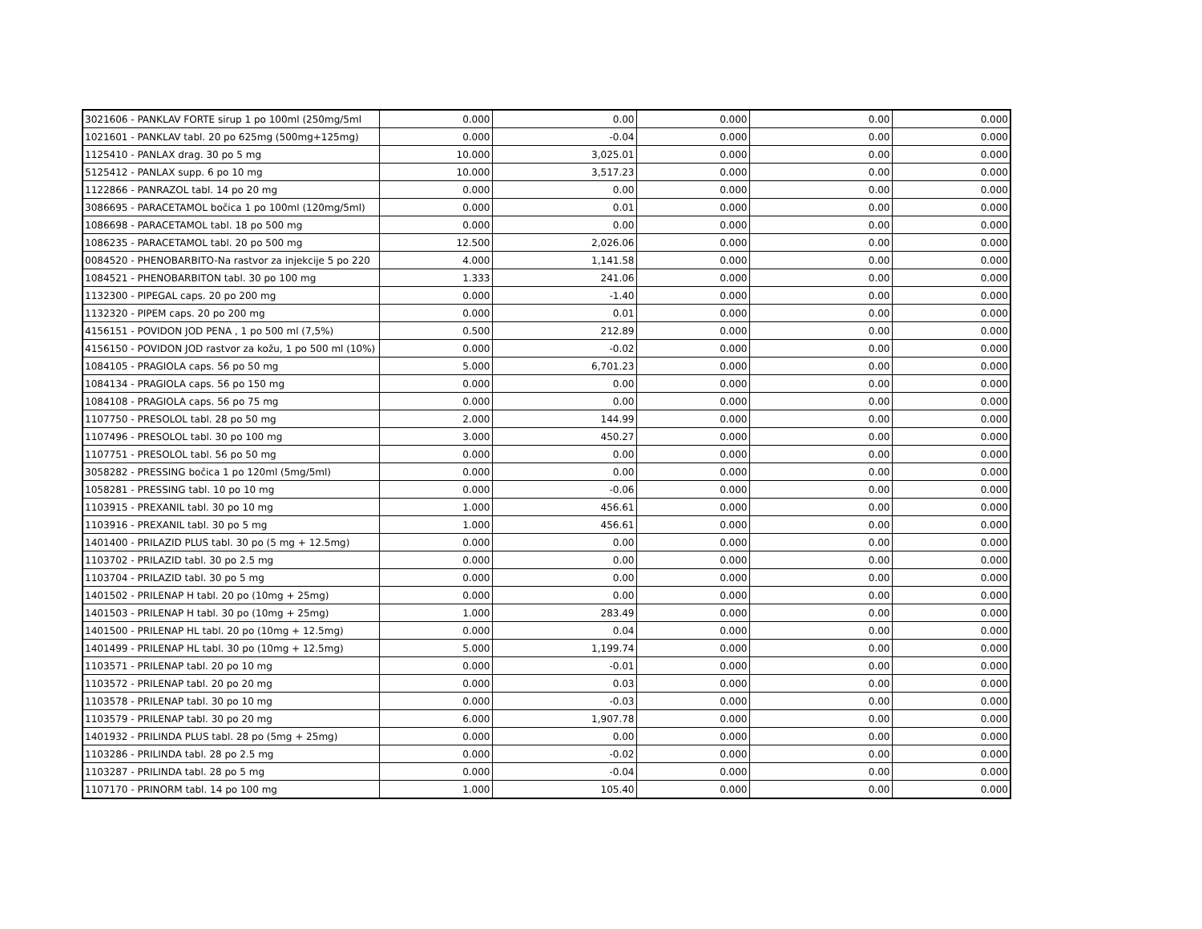| 3021606 - PANKLAV FORTE sirup 1 po 100ml (250mg/5ml | 0.000 | 0.00 | 0.000 | 0.00 | 0.000 |
| 1021601 - PANKLAV tabl. 20 po 625mg (500mg+125mg) | 0.000 | -0.04 | 0.000 | 0.00 | 0.000 |
| 1125410 - PANLAX drag. 30 po 5 mg | 10.000 | 3,025.01 | 0.000 | 0.00 | 0.000 |
| 5125412 - PANLAX supp. 6 po 10 mg | 10.000 | 3,517.23 | 0.000 | 0.00 | 0.000 |
| 1122866 - PANRAZOL tabl. 14 po 20 mg | 0.000 | 0.00 | 0.000 | 0.00 | 0.000 |
| 3086695 - PARACETAMOL bočica 1 po 100ml (120mg/5ml) | 0.000 | 0.01 | 0.000 | 0.00 | 0.000 |
| 1086698 - PARACETAMOL tabl. 18 po 500 mg | 0.000 | 0.00 | 0.000 | 0.00 | 0.000 |
| 1086235 - PARACETAMOL tabl. 20 po 500 mg | 12.500 | 2,026.06 | 0.000 | 0.00 | 0.000 |
| 0084520 - PHENOBARBITO-Na rastvor za injekcije 5 po 220 | 4.000 | 1,141.58 | 0.000 | 0.00 | 0.000 |
| 1084521 - PHENOBARBITON tabl. 30 po 100 mg | 1.333 | 241.06 | 0.000 | 0.00 | 0.000 |
| 1132300 - PIPEGAL caps. 20 po 200 mg | 0.000 | -1.40 | 0.000 | 0.00 | 0.000 |
| 1132320 - PIPEM caps. 20 po 200 mg | 0.000 | 0.01 | 0.000 | 0.00 | 0.000 |
| 4156151 - POVIDON JOD PENA , 1 po 500 ml (7,5%) | 0.500 | 212.89 | 0.000 | 0.00 | 0.000 |
| 4156150 - POVIDON JOD rastvor za kožu, 1 po 500 ml (10%) | 0.000 | -0.02 | 0.000 | 0.00 | 0.000 |
| 1084105 - PRAGIOLA caps. 56 po 50 mg | 5.000 | 6,701.23 | 0.000 | 0.00 | 0.000 |
| 1084134 - PRAGIOLA caps. 56 po 150 mg | 0.000 | 0.00 | 0.000 | 0.00 | 0.000 |
| 1084108 - PRAGIOLA caps. 56 po 75 mg | 0.000 | 0.00 | 0.000 | 0.00 | 0.000 |
| 1107750 - PRESOLOL tabl. 28 po 50 mg | 2.000 | 144.99 | 0.000 | 0.00 | 0.000 |
| 1107496 - PRESOLOL tabl. 30 po 100 mg | 3.000 | 450.27 | 0.000 | 0.00 | 0.000 |
| 1107751 - PRESOLOL tabl. 56 po 50 mg | 0.000 | 0.00 | 0.000 | 0.00 | 0.000 |
| 3058282 - PRESSING bočica 1 po 120ml (5mg/5ml) | 0.000 | 0.00 | 0.000 | 0.00 | 0.000 |
| 1058281 - PRESSING tabl. 10 po 10 mg | 0.000 | -0.06 | 0.000 | 0.00 | 0.000 |
| 1103915 - PREXANIL tabl. 30 po 10 mg | 1.000 | 456.61 | 0.000 | 0.00 | 0.000 |
| 1103916 - PREXANIL tabl. 30 po 5 mg | 1.000 | 456.61 | 0.000 | 0.00 | 0.000 |
| 1401400 - PRILAZID PLUS tabl. 30 po (5 mg + 12.5mg) | 0.000 | 0.00 | 0.000 | 0.00 | 0.000 |
| 1103702 - PRILAZID tabl. 30 po 2.5 mg | 0.000 | 0.00 | 0.000 | 0.00 | 0.000 |
| 1103704 - PRILAZID tabl. 30 po 5 mg | 0.000 | 0.00 | 0.000 | 0.00 | 0.000 |
| 1401502 - PRILENAP H tabl. 20 po (10mg + 25mg) | 0.000 | 0.00 | 0.000 | 0.00 | 0.000 |
| 1401503 - PRILENAP H tabl. 30 po (10mg + 25mg) | 1.000 | 283.49 | 0.000 | 0.00 | 0.000 |
| 1401500 - PRILENAP HL tabl. 20 po (10mg + 12.5mg) | 0.000 | 0.04 | 0.000 | 0.00 | 0.000 |
| 1401499 - PRILENAP HL tabl. 30 po (10mg + 12.5mg) | 5.000 | 1,199.74 | 0.000 | 0.00 | 0.000 |
| 1103571 - PRILENAP tabl. 20 po 10 mg | 0.000 | -0.01 | 0.000 | 0.00 | 0.000 |
| 1103572 - PRILENAP tabl. 20 po 20 mg | 0.000 | 0.03 | 0.000 | 0.00 | 0.000 |
| 1103578 - PRILENAP tabl. 30 po 10 mg | 0.000 | -0.03 | 0.000 | 0.00 | 0.000 |
| 1103579 - PRILENAP tabl. 30 po 20 mg | 6.000 | 1,907.78 | 0.000 | 0.00 | 0.000 |
| 1401932 - PRILINDA PLUS tabl. 28 po (5mg + 25mg) | 0.000 | 0.00 | 0.000 | 0.00 | 0.000 |
| 1103286 - PRILINDA tabl. 28 po 2.5 mg | 0.000 | -0.02 | 0.000 | 0.00 | 0.000 |
| 1103287 - PRILINDA tabl. 28 po 5 mg | 0.000 | -0.04 | 0.000 | 0.00 | 0.000 |
| 1107170 - PRINORM tabl. 14 po 100 mg | 1.000 | 105.40 | 0.000 | 0.00 | 0.000 |